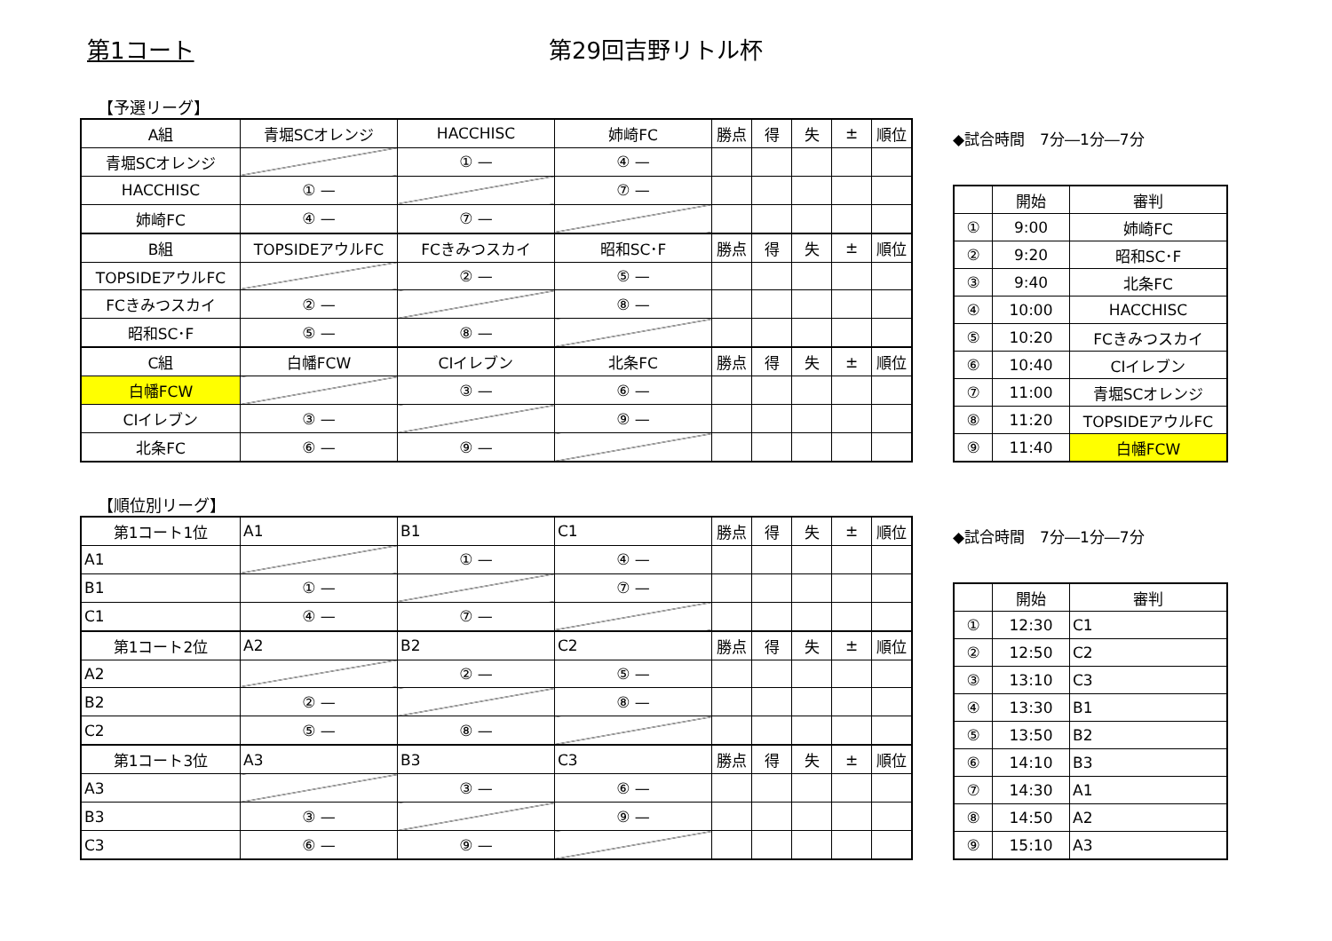第1コート 第29回吉野リトル杯
【予選リーグ】
| A組 | 青堀SCオレンジ | HACCHISC | 姉崎FC | 勝点 | 得 | 失 | ± | 順位 |
| --- | --- | --- | --- | --- | --- | --- | --- | --- |
| 青堀SCオレンジ | | ① — | ④ — | | | | | |
| HACCHISC | ① — | | ⑦ — | | | | | |
| 姉崎FC | ④ — | ⑦ — | | | | | | |
| B組 | TOPSIDEアウルFC | FCきみつスカイ | 昭和SC･F | 勝点 | 得 | 失 | ± | 順位 |
| TOPSIDEアウルFC | | ② — | ⑤ — | | | | | |
| FCきみつスカイ | ② — | | ⑧ — | | | | | |
| 昭和SC･F | ⑤ — | ⑧ — | | | | | | |
| C組 | 白幡FCW | CIイレブン | 北条FC | 勝点 | 得 | 失 | ± | 順位 |
| 白幡FCW | | ③ — | ⑥ — | | | | | |
| CIイレブン | ③ — | | ⑨ — | | | | | |
| 北条FC | ⑥ — | ⑨ — | | | | | | |
◆試合時間　7分―1分―7分
| | 開始 | 審判 |
| ① | 9:00 | 姉崎FC |
| ② | 9:20 | 昭和SC･F |
| ③ | 9:40 | 北条FC |
| ④ | 10:00 | HACCHISC |
| ⑤ | 10:20 | FCきみつスカイ |
| ⑥ | 10:40 | CIイレブン |
| ⑦ | 11:00 | 青堀SCオレンジ |
| ⑧ | 11:20 | TOPSIDEアウルFC |
| ⑨ | 11:40 | 白幡FCW |
【順位別リーグ】
| 第1コート1位 | A1 | B1 | C1 | 勝点 | 得 | 失 | ± | 順位 |
| --- | --- | --- | --- | --- | --- | --- | --- | --- |
| A1 | | ① — | ④ — | | | | | |
| B1 | ① — | | ⑦ — | | | | | |
| C1 | ④ — | ⑦ — | | | | | | |
| 第1コート2位 | A2 | B2 | C2 | 勝点 | 得 | 失 | ± | 順位 |
| A2 | | ② — | ⑤ — | | | | | |
| B2 | ② — | | ⑧ — | | | | | |
| C2 | ⑤ — | ⑧ — | | | | | | |
| 第1コート3位 | A3 | B3 | C3 | 勝点 | 得 | 失 | ± | 順位 |
| A3 | | ③ — | ⑥ — | | | | | |
| B3 | ③ — | | ⑨ — | | | | | |
| C3 | ⑥ — | ⑨ — | | | | | | |
◆試合時間　7分―1分―7分
| | 開始 | 審判 |
| ① | 12:30 | C1 |
| ② | 12:50 | C2 |
| ③ | 13:10 | C3 |
| ④ | 13:30 | B1 |
| ⑤ | 13:50 | B2 |
| ⑥ | 14:10 | B3 |
| ⑦ | 14:30 | A1 |
| ⑧ | 14:50 | A2 |
| ⑨ | 15:10 | A3 |